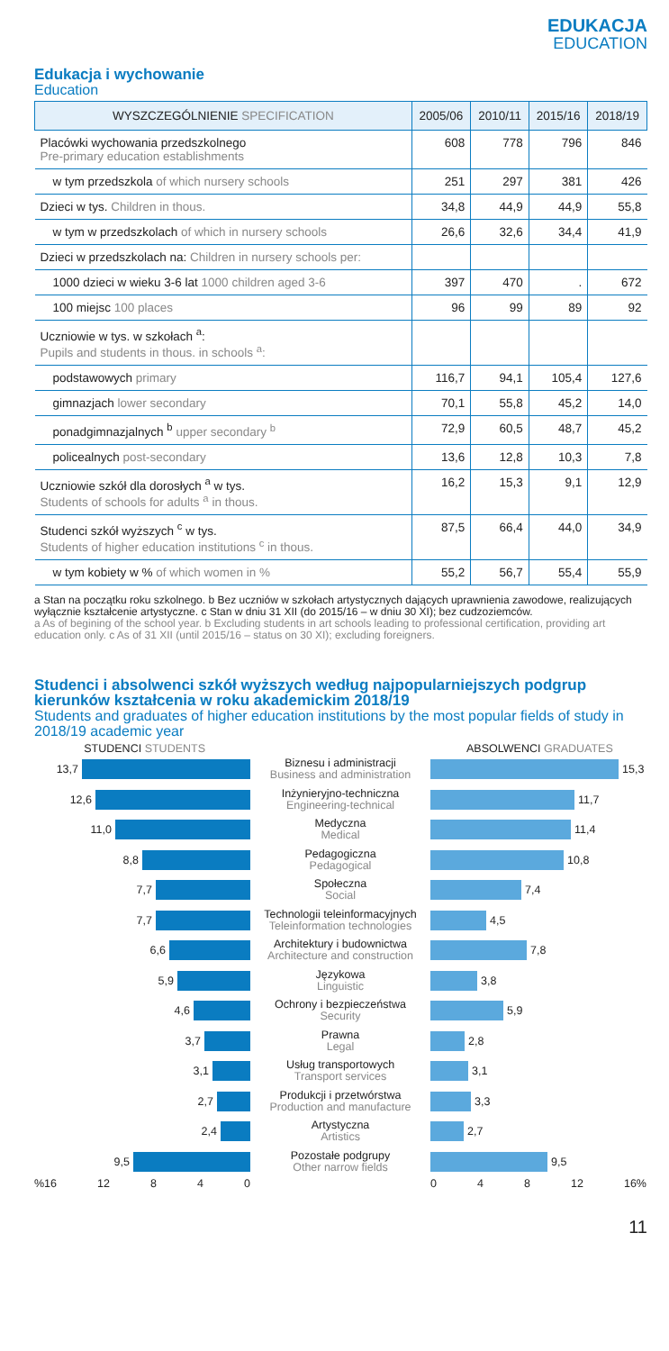EDUKACJA
EDUCATION
Edukacja i wychowanie
Education
| WYSZCZEGÓLNIENIE SPECIFICATION | 2005/06 | 2010/11 | 2015/16 | 2018/19 |
| --- | --- | --- | --- | --- |
| Placówki wychowania przedszkolnego Pre-primary education establishments | 608 | 778 | 796 | 846 |
| w tym przedszkola of which nursery schools | 251 | 297 | 381 | 426 |
| Dzieci w tys. Children in thous. | 34,8 | 44,9 | 44,9 | 55,8 |
| w tym w przedszkolach of which in nursery schools | 26,6 | 32,6 | 34,4 | 41,9 |
| Dzieci w przedszkolach na: Children in nursery schools per: | | | | |
| 1000 dzieci w wieku 3-6 lat 1000 children aged 3-6 | 397 | 470 | . | 672 |
| 100 miejsc 100 places | 96 | 99 | 89 | 92 |
| Uczniowie w tys. w szkołach <sup>a</sup>: Pupils and students in thous. in schools <sup>a</sup>: | | | | |
| podstawowych primary | 116,7 | 94,1 | 105,4 | 127,6 |
| gimnazjach lower secondary | 70,1 | 55,8 | 45,2 | 14,0 |
| ponadgimnazjalnych <sup>b</sup> upper secondary <sup>b</sup> | 72,9 | 60,5 | 48,7 | 45,2 |
| policealnych post-secondary | 13,6 | 12,8 | 10,3 | 7,8 |
| Uczniowie szkół dla dorosłych <sup>a</sup> w tys. Students of schools for adults <sup>a</sup> in thous. | 16,2 | 15,3 | 9,1 | 12,9 |
| Studenci szkół wyższych <sup>c</sup> w tys. Students of higher education institutions <sup>c</sup> in thous. | 87,5 | 66,4 | 44,0 | 34,9 |
| w tym kobiety w % of which women in % | 55,2 | 56,7 | 55,4 | 55,9 |
a Stan na początku roku szkolnego. b Bez uczniów w szkołach artystycznych dających uprawnienia zawodowe, realizujących wyłącznie kształcenie artystyczne. c Stan w dniu 31 XII (do 2015/16 – w dniu 30 XI); bez cudzoziemców.
a As of begining of the school year. b Excluding students in art schools leading to professional certification, providing art education only. c As of 31 XII (until 2015/16 – status on 30 XI); excluding foreigners.
Studenci i absolwenci szkół wyższych według najpopularniejszych podgrup kierunków kształcenia w roku akademickim 2018/19
Students and graduates of higher education institutions by the most popular fields of study in 2018/19 academic year
STUDENCI STUDENTS
ABSOLWENCI GRADUATES
13,7
Biznesu i administracji
Business and administration
15,3
12,6
Inżynieryjno-techniczna
Engineering-technical
11,7
11,0
Medyczna
Medical
11,4
8,8
Pedagogiczna
Pedagogical
10,8
7,7
Społeczna
Social
7,4
7,7
Technologii teleinformacyjnych
Teleinformation technologies
4,5
6,6
Architektury i budownictwa
Architecture and construction
7,8
5,9
Językowa
Linguistic
3,8
4,6
Ochrony i bezpieczeństwa
Security
5,9
3,7
Prawna
Legal
2,8
3,1
Usług transportowych
Transport services
3,1
2,7
Produkcji i przetwórstwa
Production and manufacture
3,3
2,4
Artystyczna
Artistics
2,7
9,5
Pozostałe podgrupy
Other narrow fields
9,5
%16 12 8 4 0
0 4 8 12 16%
11